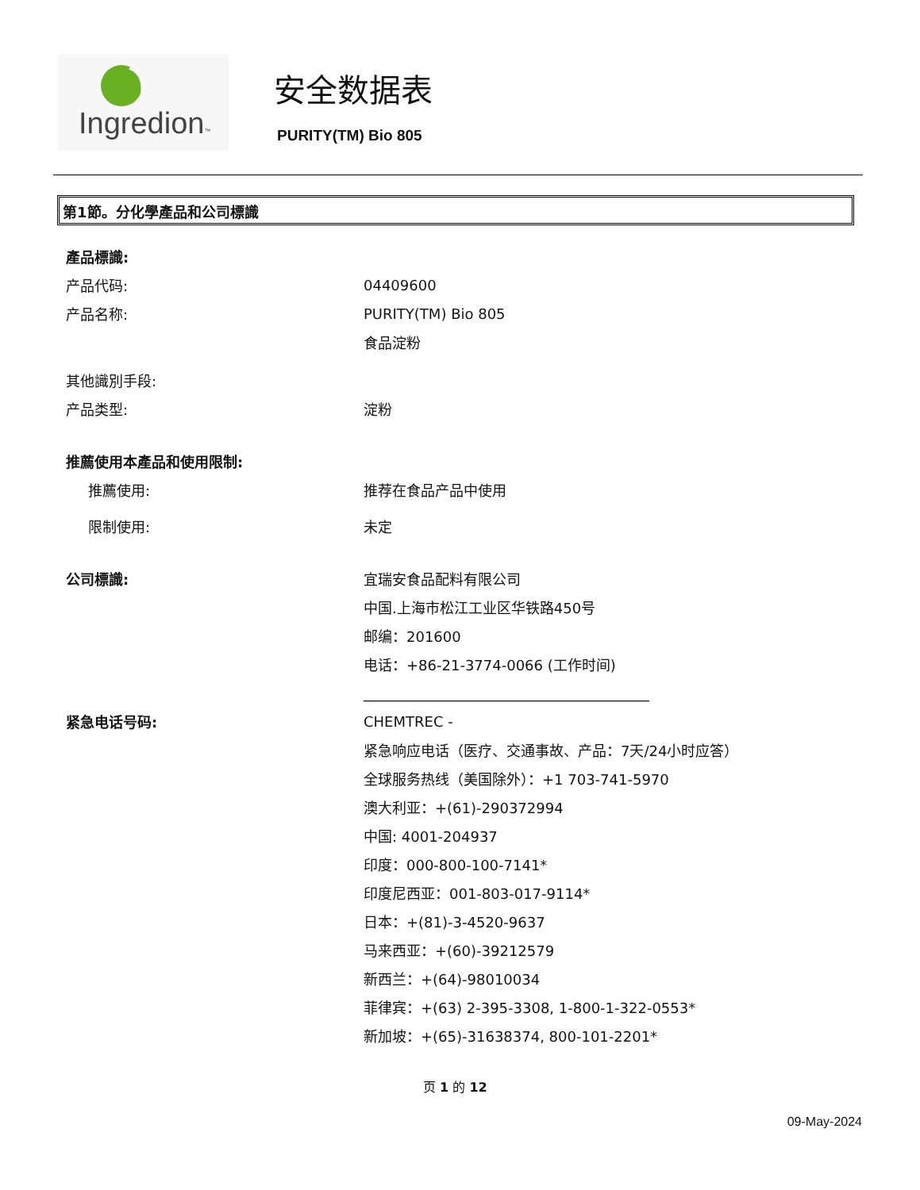Ingredion™
安全数据表
PURITY(TM) Bio 805
第1節。分化學產品和公司標識
產品標識:
产品代码: 04409600
产品名称: PURITY(TM) Bio 805
食品淀粉
其他識別手段:
产品类型: 淀粉
推薦使用本產品和使用限制:
推薦使用: 推荐在食品产品中使用
限制使用: 未定
公司標識: 宜瑞安食品配料有限公司
中国.上海市松江工业区华铁路450号
邮编：201600
电话：+86-21-3774-0066 (工作时间)
________________________________________
紧急电话号码: CHEMTREC -
紧急响应电话（医疗、交通事故、产品：7天/24小时应答）
全球服务热线（美国除外）：+1 703-741-5970
澳大利亚：+(61)-290372994
中国: 4001-204937
印度：000-800-100-7141*
印度尼西亚：001-803-017-9114*
日本：+(81)-3-4520-9637
马来西亚：+(60)-39212579
新西兰：+(64)-98010034
菲律宾：+(63) 2-395-3308, 1-800-1-322-0553*
新加坡：+(65)-31638374, 800-101-2201*
页 1 的 12
09-May-2024